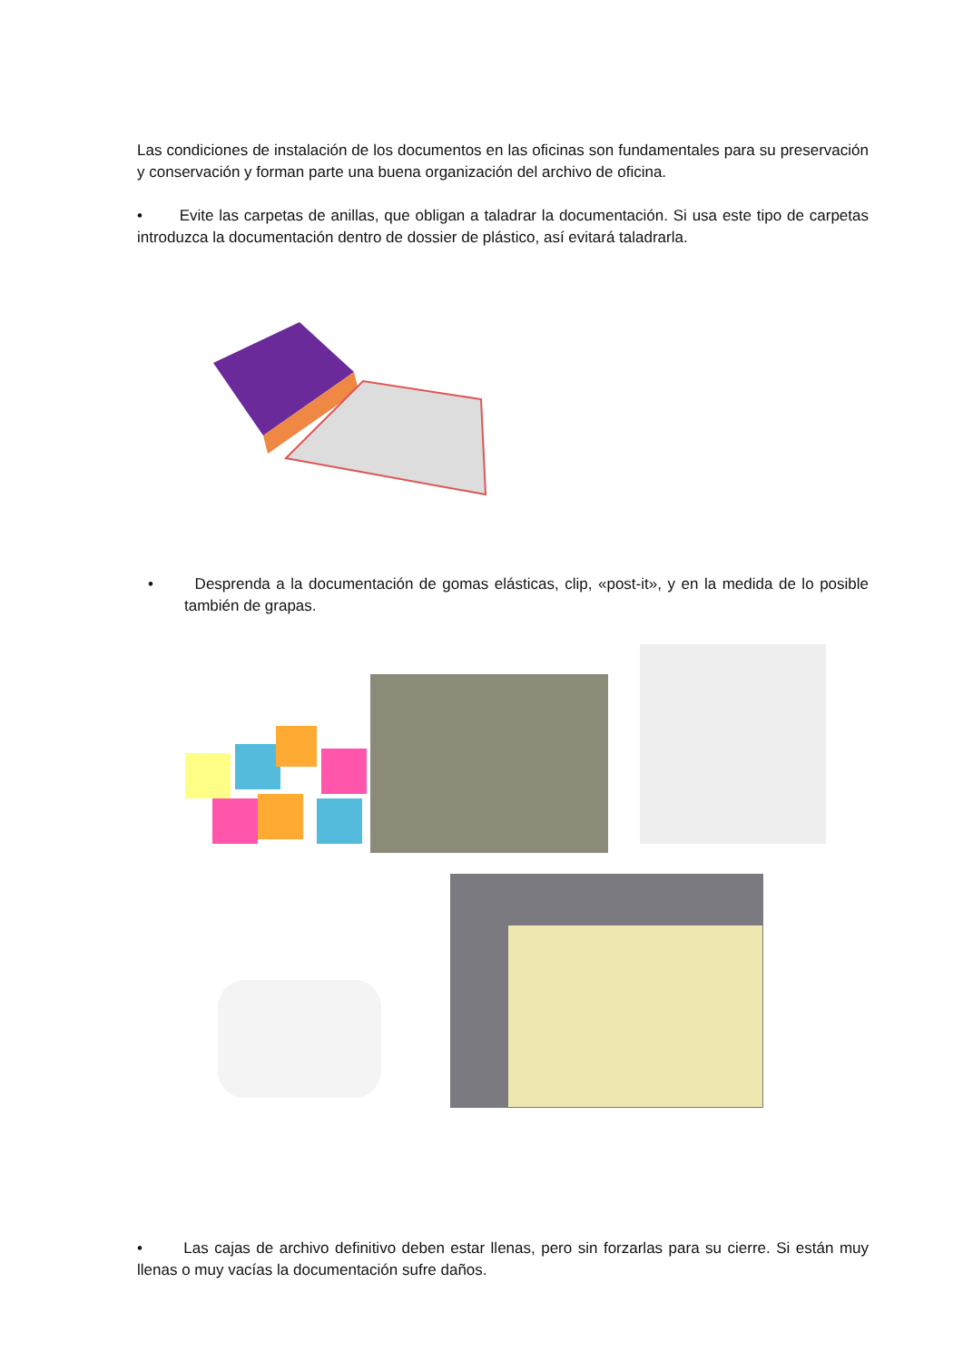Las condiciones de instalación de los documentos en las oficinas son fundamentales para su preservación y conservación y forman parte una buena organización del archivo de oficina.
• Evite las carpetas de anillas, que obligan a taladrar la documentación. Si usa este tipo de carpetas introduzca la documentación dentro de dossier de plástico, así evitará taladrarla.
• Desprenda a la documentación de gomas elásticas, clip, «post-it», y en la medida de lo posible también de grapas.
• Las cajas de archivo definitivo deben estar llenas, pero sin forzarlas para su cierre. Si están muy llenas o muy vacías la documentación sufre daños.